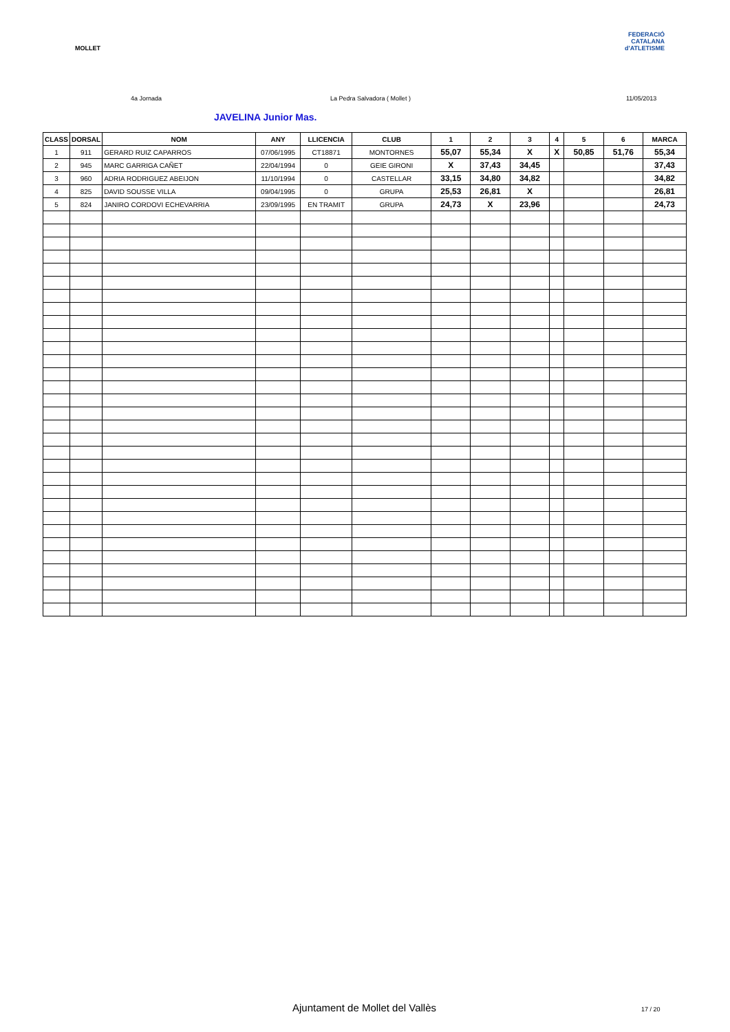MOLLET
FEDERACIÓ CATALANA d'ATLETISME
4a Jornada La Pedra Salvadora ( Mollet ) 11/05/2013
JAVELINA Junior Mas.
| CLASS | DORSAL | NOM | ANY | LLICENCIA | CLUB | 1 | 2 | 3 | 4 | 5 | 6 | MARCA |
| --- | --- | --- | --- | --- | --- | --- | --- | --- | --- | --- | --- | --- |
| 1 | 911 | GERARD RUIZ CAPARROS | 07/06/1995 | CT18871 | MONTORNES | 55,07 | 55,34 | X | X | 50,85 | 51,76 | 55,34 |
| 2 | 945 | MARC GARRIGA CAÑET | 22/04/1994 | 0 | GEIE GIRONI | X | 37,43 | 34,45 | | | | 37,43 |
| 3 | 960 | ADRIA RODRIGUEZ ABEIJON | 11/10/1994 | 0 | CASTELLAR | 33,15 | 34,80 | 34,82 | | | | 34,82 |
| 4 | 825 | DAVID SOUSSE VILLA | 09/04/1995 | 0 | GRUPA | 25,53 | 26,81 | X | | | | 26,81 |
| 5 | 824 | JANIRO CORDOVI ECHEVARRIA | 23/09/1995 | EN TRAMIT | GRUPA | 24,73 | X | 23,96 | | | | 24,73 |
Ajuntament de Mollet del Vallès 17 / 20